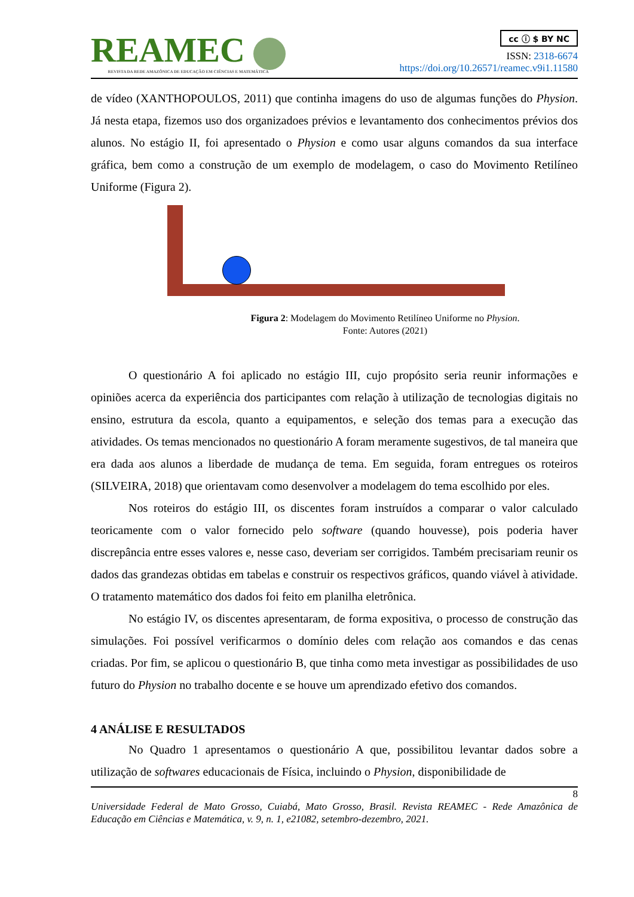REAMEC
REVISTA DA REDE AMAZÔNICA DE EDUCAÇÃO EM CIÊNCIAS E MATEMÁTICA
cc ⓘ $ BY NC
ISSN: 2318-6674
https://doi.org/10.26571/reamec.v9i1.11580
de vídeo (XANTHOPOULOS, 2011) que continha imagens do uso de algumas funções do Physion. Já nesta etapa, fizemos uso dos organizadoes prévios e levantamento dos conhecimentos prévios dos alunos. No estágio II, foi apresentado o Physion e como usar alguns comandos da sua interface gráfica, bem como a construção de um exemplo de modelagem, o caso do Movimento Retilíneo Uniforme (Figura 2).
Figura 2: Modelagem do Movimento Retilíneo Uniforme no Physion.
Fonte: Autores (2021)
O questionário A foi aplicado no estágio III, cujo propósito seria reunir informações e opiniões acerca da experiência dos participantes com relação à utilização de tecnologias digitais no ensino, estrutura da escola, quanto a equipamentos, e seleção dos temas para a execução das atividades. Os temas mencionados no questionário A foram meramente sugestivos, de tal maneira que era dada aos alunos a liberdade de mudança de tema. Em seguida, foram entregues os roteiros (SILVEIRA, 2018) que orientavam como desenvolver a modelagem do tema escolhido por eles.
Nos roteiros do estágio III, os discentes foram instruídos a comparar o valor calculado teoricamente com o valor fornecido pelo software (quando houvesse), pois poderia haver discrepância entre esses valores e, nesse caso, deveriam ser corrigidos. Também precisariam reunir os dados das grandezas obtidas em tabelas e construir os respectivos gráficos, quando viável à atividade. O tratamento matemático dos dados foi feito em planilha eletrônica.
No estágio IV, os discentes apresentaram, de forma expositiva, o processo de construção das simulações. Foi possível verificarmos o domínio deles com relação aos comandos e das cenas criadas. Por fim, se aplicou o questionário B, que tinha como meta investigar as possibilidades de uso futuro do Physion no trabalho docente e se houve um aprendizado efetivo dos comandos.
4 ANÁLISE E RESULTADOS
No Quadro 1 apresentamos o questionário A que, possibilitou levantar dados sobre a utilização de softwares educacionais de Física, incluindo o Physion, disponibilidade de
8
Universidade Federal de Mato Grosso, Cuiabá, Mato Grosso, Brasil. Revista REAMEC - Rede Amazônica de Educação em Ciências e Matemática, v. 9, n. 1, e21082, setembro-dezembro, 2021.